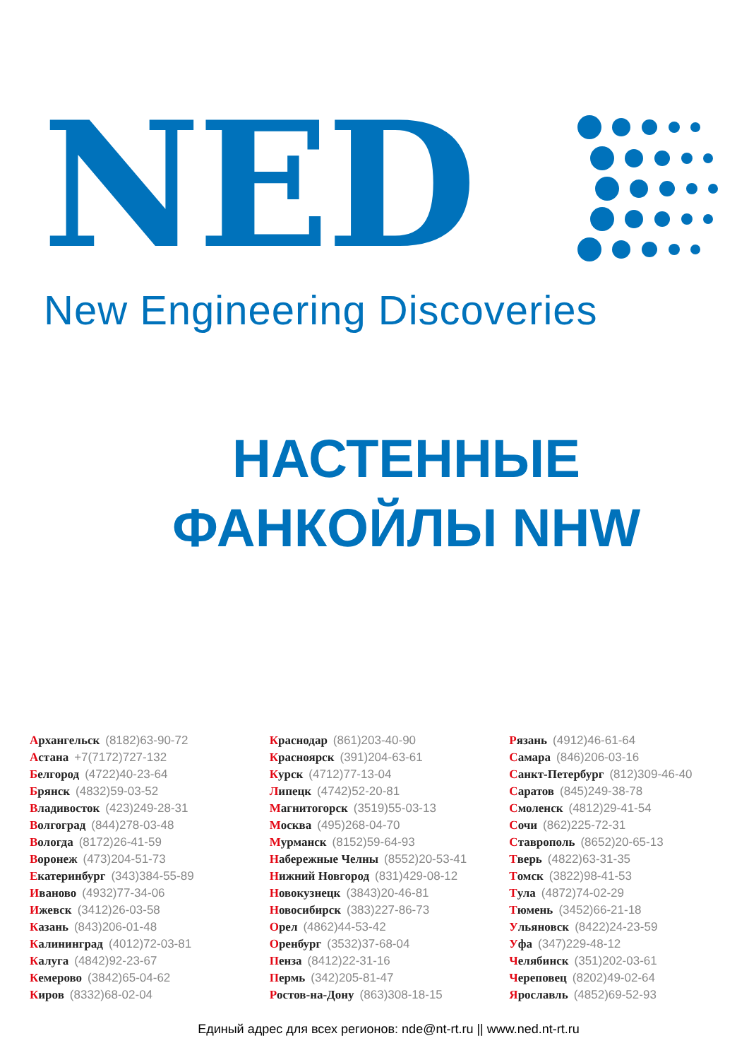NED
New Engineering Discoveries
НАСТЕННЫЕ
ФАНКОЙЛЫ NHW
Архангельск (8182)63-90-72
Астана +7(7172)727-132
Белгород (4722)40-23-64
Брянск (4832)59-03-52
Владивосток (423)249-28-31
Волгоград (844)278-03-48
Вологда (8172)26-41-59
Воронеж (473)204-51-73
Екатеринбург (343)384-55-89
Иваново (4932)77-34-06
Ижевск (3412)26-03-58
Казань (843)206-01-48
Калининград (4012)72-03-81
Калуга (4842)92-23-67
Кемерово (3842)65-04-62
Киров (8332)68-02-04
Краснодар (861)203-40-90
Красноярск (391)204-63-61
Курск (4712)77-13-04
Липецк (4742)52-20-81
Магнитогорск (3519)55-03-13
Москва (495)268-04-70
Мурманск (8152)59-64-93
Набережные Челны (8552)20-53-41
Нижний Новгород (831)429-08-12
Новокузнецк (3843)20-46-81
Новосибирск (383)227-86-73
Орел (4862)44-53-42
Оренбург (3532)37-68-04
Пенза (8412)22-31-16
Пермь (342)205-81-47
Ростов-на-Дону (863)308-18-15
Рязань (4912)46-61-64
Самара (846)206-03-16
Санкт-Петербург (812)309-46-40
Саратов (845)249-38-78
Смоленск (4812)29-41-54
Сочи (862)225-72-31
Ставрополь (8652)20-65-13
Тверь (4822)63-31-35
Томск (3822)98-41-53
Тула (4872)74-02-29
Тюмень (3452)66-21-18
Ульяновск (8422)24-23-59
Уфа (347)229-48-12
Челябинск (351)202-03-61
Череповец (8202)49-02-64
Ярославль (4852)69-52-93
Единый адрес для всех регионов: nde@nt-rt.ru || www.ned.nt-rt.ru